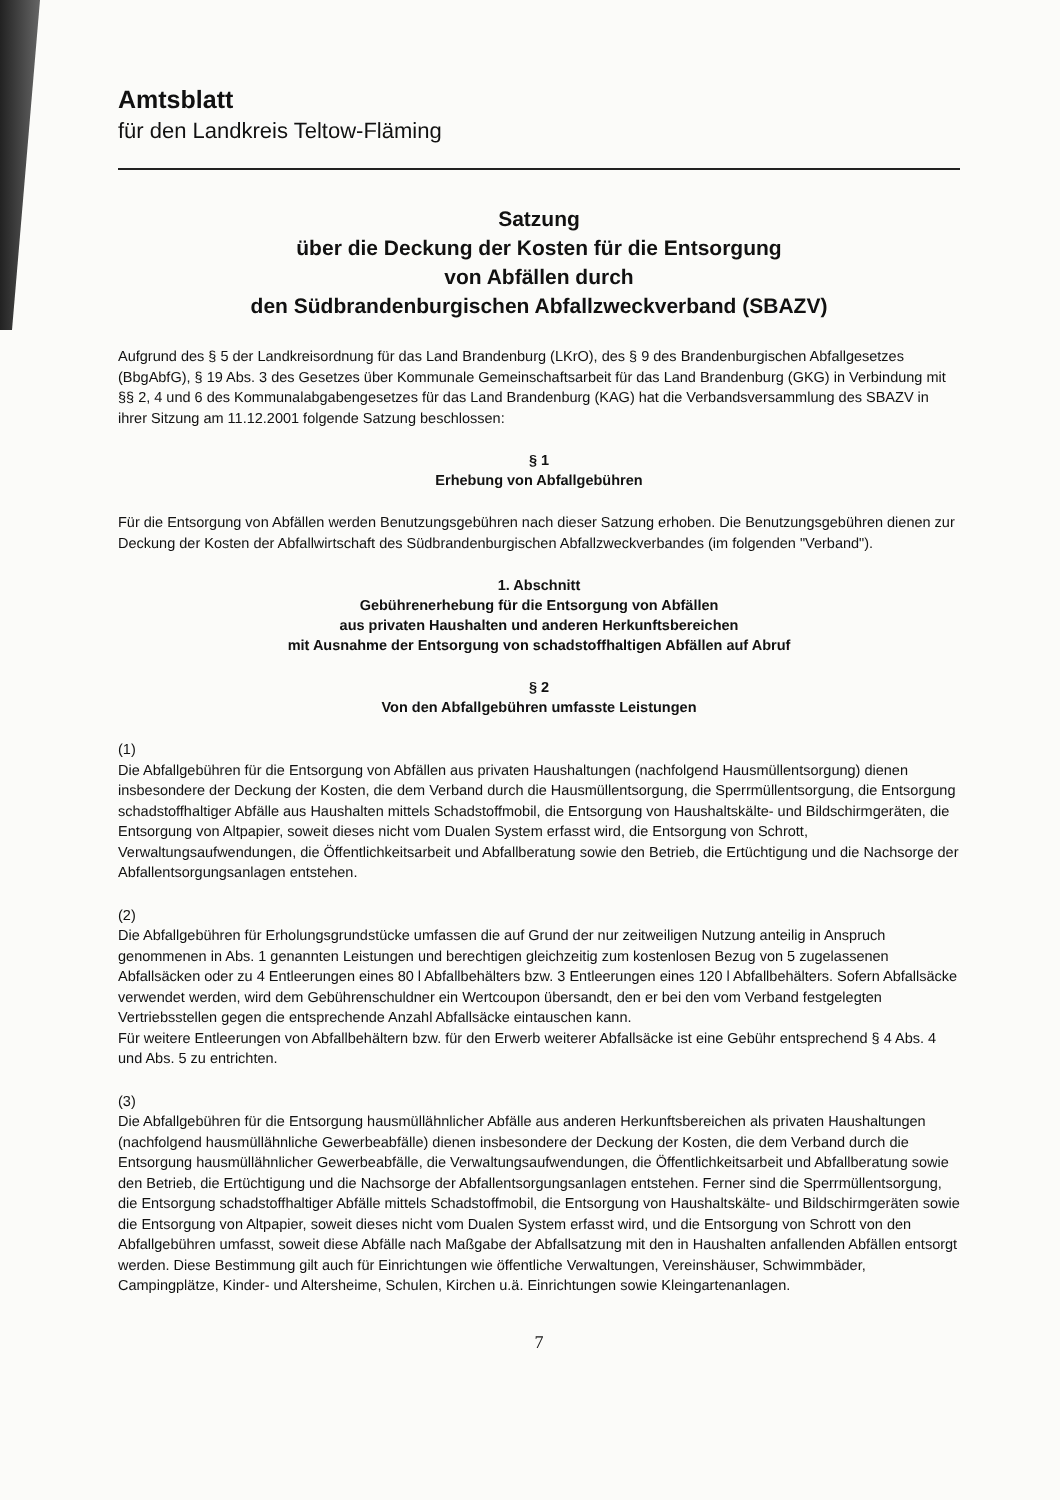Amtsblatt
für den Landkreis Teltow-Fläming
Satzung
über die Deckung der Kosten für die Entsorgung
von Abfällen durch
den Südbrandenburgischen Abfallzweckverband (SBAZV)
Aufgrund des § 5 der Landkreisordnung für das Land Brandenburg (LKrO), des § 9 des Brandenburgischen Abfallgesetzes (BbgAbfG), § 19 Abs. 3 des Gesetzes über Kommunale Gemeinschaftsarbeit für das Land Brandenburg (GKG) in Verbindung mit §§ 2, 4 und 6 des Kommunalabgabengesetzes für das Land Brandenburg (KAG) hat die Verbandsversammlung des SBAZV in ihrer Sitzung am 11.12.2001 folgende Satzung beschlossen:
§ 1
Erhebung von Abfallgebühren
Für die Entsorgung von Abfällen werden Benutzungsgebühren nach dieser Satzung erhoben. Die Benutzungsgebühren dienen zur Deckung der Kosten der Abfallwirtschaft des Südbrandenburgischen Abfallzweckverbandes (im folgenden "Verband").
1. Abschnitt
Gebührenerhebung für die Entsorgung von Abfällen
aus privaten Haushalten und anderen Herkunftsbereichen
mit Ausnahme der Entsorgung von schadstoffhaltigen Abfällen auf Abruf
§ 2
Von den Abfallgebühren umfasste Leistungen
(1)
Die Abfallgebühren für die Entsorgung von Abfällen aus privaten Haushaltungen (nachfolgend Hausmüllentsorgung) dienen insbesondere der Deckung der Kosten, die dem Verband durch die Hausmüllentsorgung, die Sperrmüllentsorgung, die Entsorgung schadstoffhaltiger Abfälle aus Haushalten mittels Schadstoffmobil, die Entsorgung von Haushaltskälte- und Bildschirmgeräten, die Entsorgung von Altpapier, soweit dieses nicht vom Dualen System erfasst wird, die Entsorgung von Schrott, Verwaltungsaufwendungen, die Öffentlichkeitsarbeit und Abfallberatung sowie den Betrieb, die Ertüchtigung und die Nachsorge der Abfallentsorgungsanlagen entstehen.
(2)
Die Abfallgebühren für Erholungsgrundstücke umfassen die auf Grund der nur zeitweiligen Nutzung anteilig in Anspruch genommenen in Abs. 1 genannten Leistungen und berechtigen gleichzeitig zum kostenlosen Bezug von 5 zugelassenen Abfallsäcken oder zu 4 Entleerungen eines 80 l Abfallbehälters bzw. 3 Entleerungen eines 120 l Abfallbehälters. Sofern Abfallsäcke verwendet werden, wird dem Gebührenschuldner ein Wertcoupon übersandt, den er bei den vom Verband festgelegten Vertriebsstellen gegen die entsprechende Anzahl Abfallsäcke eintauschen kann.
Für weitere Entleerungen von Abfallbehältern bzw. für den Erwerb weiterer Abfallsäcke ist eine Gebühr entsprechend § 4 Abs. 4 und Abs. 5 zu entrichten.
(3)
Die Abfallgebühren für die Entsorgung hausmüllähnlicher Abfälle aus anderen Herkunftsbereichen als privaten Haushaltungen (nachfolgend hausmüllähnliche Gewerbeabfälle) dienen insbesondere der Deckung der Kosten, die dem Verband durch die Entsorgung hausmüllähnlicher Gewerbeabfälle, die Verwaltungsaufwendungen, die Öffentlichkeitsarbeit und Abfallberatung sowie den Betrieb, die Ertüchtigung und die Nachsorge der Abfallentsorgungsanlagen entstehen. Ferner sind die Sperrmüllentsorgung, die Entsorgung schadstoffhaltiger Abfälle mittels Schadstoffmobil, die Entsorgung von Haushaltskälte- und Bildschirmgeräten sowie die Entsorgung von Altpapier, soweit dieses nicht vom Dualen System erfasst wird, und die Entsorgung von Schrott von den Abfallgebühren umfasst, soweit diese Abfälle nach Maßgabe der Abfallsatzung mit den in Haushalten anfallenden Abfällen entsorgt werden. Diese Bestimmung gilt auch für Einrichtungen wie öffentliche Verwaltungen, Vereinshäuser, Schwimmbäder, Campingplätze, Kinder- und Altersheime, Schulen, Kirchen u.ä. Einrichtungen sowie Kleingartenanlagen.
7